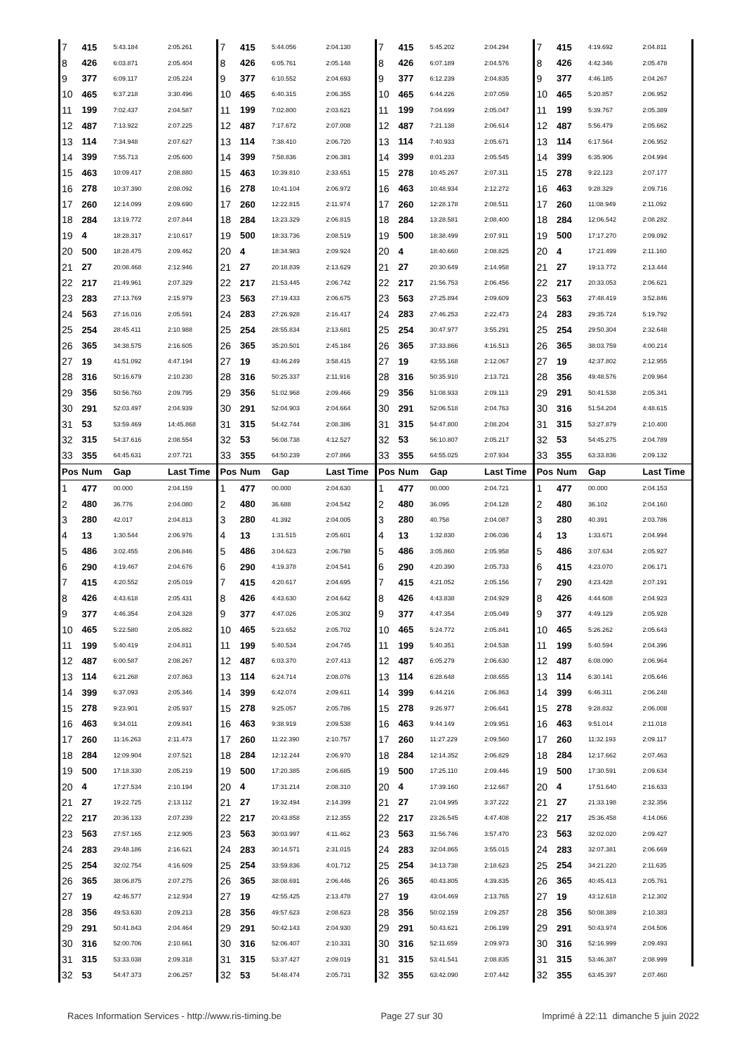| 7 | 415 | 5:43.184 | 2:05.261 | 7 | 415 | 5:44.056 | 2:04.130 | 7 | 415 | 5:45.202 | 2:04.294 | 7 | 415 | 4:19.692 | 2:04.811 |
| 8 | 426 | 6:03.871 | 2:05.404 | 8 | 426 | 6:05.761 | 2:05.148 | 8 | 426 | 6:07.189 | 2:04.576 | 8 | 426 | 4:42.346 | 2:05.478 |
| 9 | 377 | 6:09.117 | 2:05.224 | 9 | 377 | 6:10.552 | 2:04.693 | 9 | 377 | 6:12.239 | 2:04.835 | 9 | 377 | 4:46.185 | 2:04.267 |
| 10 | 465 | 6:37.218 | 3:30.496 | 10 | 465 | 6:40.315 | 2:06.355 | 10 | 465 | 6:44.226 | 2:07.059 | 10 | 465 | 5:20.857 | 2:06.952 |
| 11 | 199 | 7:02.437 | 2:04.587 | 11 | 199 | 7:02.800 | 2:03.621 | 11 | 199 | 7:04.699 | 2:05.047 | 11 | 199 | 5:39.767 | 2:05.389 |
| 12 | 487 | 7:13.922 | 2:07.225 | 12 | 487 | 7:17.672 | 2:07.008 | 12 | 487 | 7:21.138 | 2:06.614 | 12 | 487 | 5:56.479 | 2:05.662 |
| 13 | 114 | 7:34.948 | 2:07.627 | 13 | 114 | 7:38.410 | 2:06.720 | 13 | 114 | 7:40.933 | 2:05.671 | 13 | 114 | 6:17.564 | 2:06.952 |
| 14 | 399 | 7:55.713 | 2:05.600 | 14 | 399 | 7:58.836 | 2:06.381 | 14 | 399 | 8:01.233 | 2:05.545 | 14 | 399 | 6:35.906 | 2:04.994 |
| 15 | 463 | 10:09.417 | 2:08.880 | 15 | 463 | 10:39.810 | 2:33.651 | 15 | 278 | 10:45.267 | 2:07.311 | 15 | 278 | 9:22.123 | 2:07.177 |
| 16 | 278 | 10:37.390 | 2:08.092 | 16 | 278 | 10:41.104 | 2:06.972 | 16 | 463 | 10:48.934 | 2:12.272 | 16 | 463 | 9:28.329 | 2:09.716 |
| 17 | 260 | 12:14.099 | 2:09.690 | 17 | 260 | 12:22.815 | 2:11.974 | 17 | 260 | 12:28.178 | 2:08.511 | 17 | 260 | 11:08.949 | 2:11.092 |
| 18 | 284 | 13:19.772 | 2:07.844 | 18 | 284 | 13:23.329 | 2:06.815 | 18 | 284 | 13:28.581 | 2:08.400 | 18 | 284 | 12:06.542 | 2:08.282 |
| 19 | 4 | 18:28.317 | 2:10.617 | 19 | 500 | 18:33.736 | 2:08.519 | 19 | 500 | 18:38.499 | 2:07.911 | 19 | 500 | 17:17.270 | 2:09.092 |
| 20 | 500 | 18:28.475 | 2:09.462 | 20 | 4 | 18:34.983 | 2:09.924 | 20 | 4 | 18:40.660 | 2:08.825 | 20 | 4 | 17:21.499 | 2:11.160 |
| 21 | 27 | 20:08.468 | 2:12.946 | 21 | 27 | 20:18.839 | 2:13.629 | 21 | 27 | 20:30.649 | 2:14.958 | 21 | 27 | 19:13.772 | 2:13.444 |
| 22 | 217 | 21:49.961 | 2:07.329 | 22 | 217 | 21:53.445 | 2:06.742 | 22 | 217 | 21:56.753 | 2:06.456 | 22 | 217 | 20:33.053 | 2:06.621 |
| 23 | 283 | 27:13.769 | 2:15.979 | 23 | 563 | 27:19.433 | 2:06.675 | 23 | 563 | 27:25.894 | 2:09.609 | 23 | 563 | 27:48.419 | 3:52.846 |
| 24 | 563 | 27:16.016 | 2:05.591 | 24 | 283 | 27:26.928 | 2:16.417 | 24 | 283 | 27:46.253 | 2:22.473 | 24 | 283 | 29:35.724 | 5:19.792 |
| 25 | 254 | 28:45.411 | 2:10.988 | 25 | 254 | 28:55.834 | 2:13.681 | 25 | 254 | 30:47.977 | 3:55.291 | 25 | 254 | 29:50.304 | 2:32.648 |
| 26 | 365 | 34:38.575 | 2:16.605 | 26 | 365 | 35:20.501 | 2:45.184 | 26 | 365 | 37:33.866 | 4:16.513 | 26 | 365 | 38:03.759 | 4:00.214 |
| 27 | 19 | 41:51.092 | 4:47.194 | 27 | 19 | 43:46.249 | 3:58.415 | 27 | 19 | 43:55.168 | 2:12.067 | 27 | 19 | 42:37.802 | 2:12.955 |
| 28 | 316 | 50:16.679 | 2:10.230 | 28 | 316 | 50:25.337 | 2:11.916 | 28 | 316 | 50:35.910 | 2:13.721 | 28 | 356 | 49:48.576 | 2:09.964 |
| 29 | 356 | 50:56.760 | 2:09.795 | 29 | 356 | 51:02.968 | 2:09.466 | 29 | 356 | 51:08.933 | 2:09.113 | 29 | 291 | 50:41.538 | 2:05.341 |
| 30 | 291 | 52:03.497 | 2:04.939 | 30 | 291 | 52:04.903 | 2:04.664 | 30 | 291 | 52:06.518 | 2:04.763 | 30 | 316 | 51:54.204 | 4:48.615 |
| 31 | 53 | 53:59.469 | 14:45.868 | 31 | 315 | 54:42.744 | 2:08.386 | 31 | 315 | 54:47.800 | 2:08.204 | 31 | 315 | 53:27.879 | 2:10.400 |
| 32 | 315 | 54:37.616 | 2:08.554 | 32 | 53 | 56:08.738 | 4:12.527 | 32 | 53 | 56:10.807 | 2:05.217 | 32 | 53 | 54:45.275 | 2:04.789 |
| 33 | 355 | 64:45.631 | 2:07.721 | 33 | 355 | 64:50.239 | 2:07.866 | 33 | 355 | 64:55.025 | 2:07.934 | 33 | 355 | 63:33.836 | 2:09.132 |
| Pos | Num | Gap | Last Time | Pos | Num | Gap | Last Time | Pos | Num | Gap | Last Time | Pos | Num | Gap | Last Time |
| 1 | 477 | 00.000 | 2:04.159 | 1 | 477 | 00.000 | 2:04.630 | 1 | 477 | 00.000 | 2:04.721 | 1 | 477 | 00.000 | 2:04.153 |
| 2 | 480 | 36.776 | 2:04.080 | 2 | 480 | 36.688 | 2:04.542 | 2 | 480 | 36.095 | 2:04.128 | 2 | 480 | 36.102 | 2:04.160 |
| 3 | 280 | 42.017 | 2:04.813 | 3 | 280 | 41.392 | 2:04.005 | 3 | 280 | 40.758 | 2:04.087 | 3 | 280 | 40.391 | 2:03.786 |
| 4 | 13 | 1:30.544 | 2:06.976 | 4 | 13 | 1:31.515 | 2:05.601 | 4 | 13 | 1:32.830 | 2:06.036 | 4 | 13 | 1:33.671 | 2:04.994 |
| 5 | 486 | 3:02.455 | 2:06.846 | 5 | 486 | 3:04.623 | 2:06.798 | 5 | 486 | 3:05.860 | 2:05.958 | 5 | 486 | 3:07.634 | 2:05.927 |
| 6 | 290 | 4:19.467 | 2:04.676 | 6 | 290 | 4:19.378 | 2:04.541 | 6 | 290 | 4:20.390 | 2:05.733 | 6 | 415 | 4:23.070 | 2:06.171 |
| 7 | 415 | 4:20.552 | 2:05.019 | 7 | 415 | 4:20.617 | 2:04.695 | 7 | 415 | 4:21.052 | 2:05.156 | 7 | 290 | 4:23.428 | 2:07.191 |
| 8 | 426 | 4:43.618 | 2:05.431 | 8 | 426 | 4:43.630 | 2:04.642 | 8 | 426 | 4:43.838 | 2:04.929 | 8 | 426 | 4:44.608 | 2:04.923 |
| 9 | 377 | 4:46.354 | 2:04.328 | 9 | 377 | 4:47.026 | 2:05.302 | 9 | 377 | 4:47.354 | 2:05.049 | 9 | 377 | 4:49.129 | 2:05.928 |
| 10 | 465 | 5:22.580 | 2:05.882 | 10 | 465 | 5:23.652 | 2:05.702 | 10 | 465 | 5:24.772 | 2:05.841 | 10 | 465 | 5:26.262 | 2:05.643 |
| 11 | 199 | 5:40.419 | 2:04.811 | 11 | 199 | 5:40.534 | 2:04.745 | 11 | 199 | 5:40.351 | 2:04.538 | 11 | 199 | 5:40.594 | 2:04.396 |
| 12 | 487 | 6:00.587 | 2:08.267 | 12 | 487 | 6:03.370 | 2:07.413 | 12 | 487 | 6:05.279 | 2:06.630 | 12 | 487 | 6:08.090 | 2:06.964 |
| 13 | 114 | 6:21.268 | 2:07.863 | 13 | 114 | 6:24.714 | 2:08.076 | 13 | 114 | 6:28.648 | 2:08.655 | 13 | 114 | 6:30.141 | 2:05.646 |
| 14 | 399 | 6:37.093 | 2:05.346 | 14 | 399 | 6:42.074 | 2:09.611 | 14 | 399 | 6:44.216 | 2:06.863 | 14 | 399 | 6:46.311 | 2:06.248 |
| 15 | 278 | 9:23.901 | 2:05.937 | 15 | 278 | 9:25.057 | 2:05.786 | 15 | 278 | 9:26.977 | 2:06.641 | 15 | 278 | 9:28.832 | 2:06.008 |
| 16 | 463 | 9:34.011 | 2:09.841 | 16 | 463 | 9:38.919 | 2:09.538 | 16 | 463 | 9:44.149 | 2:09.951 | 16 | 463 | 9:51.014 | 2:11.018 |
| 17 | 260 | 11:16.263 | 2:11.473 | 17 | 260 | 11:22.390 | 2:10.757 | 17 | 260 | 11:27.229 | 2:09.560 | 17 | 260 | 11:32.193 | 2:09.117 |
| 18 | 284 | 12:09.904 | 2:07.521 | 18 | 284 | 12:12.244 | 2:06.970 | 18 | 284 | 12:14.352 | 2:06.829 | 18 | 284 | 12:17.662 | 2:07.463 |
| 19 | 500 | 17:18.330 | 2:05.219 | 19 | 500 | 17:20.385 | 2:06.685 | 19 | 500 | 17:25.110 | 2:09.446 | 19 | 500 | 17:30.591 | 2:09.634 |
| 20 | 4 | 17:27.534 | 2:10.194 | 20 | 4 | 17:31.214 | 2:08.310 | 20 | 4 | 17:39.160 | 2:12.667 | 20 | 4 | 17:51.640 | 2:16.633 |
| 21 | 27 | 19:22.725 | 2:13.112 | 21 | 27 | 19:32.494 | 2:14.399 | 21 | 27 | 21:04.995 | 3:37.222 | 21 | 27 | 21:33.198 | 2:32.356 |
| 22 | 217 | 20:36.133 | 2:07.239 | 22 | 217 | 20:43.858 | 2:12.355 | 22 | 217 | 23:26.545 | 4:47.408 | 22 | 217 | 25:36.458 | 4:14.066 |
| 23 | 563 | 27:57.165 | 2:12.905 | 23 | 563 | 30:03.997 | 4:11.462 | 23 | 563 | 31:56.746 | 3:57.470 | 23 | 563 | 32:02.020 | 2:09.427 |
| 24 | 283 | 29:48.186 | 2:16.621 | 24 | 283 | 30:14.571 | 2:31.015 | 24 | 283 | 32:04.865 | 3:55.015 | 24 | 283 | 32:07.381 | 2:06.669 |
| 25 | 254 | 32:02.754 | 4:16.609 | 25 | 254 | 33:59.836 | 4:01.712 | 25 | 254 | 34:13.738 | 2:18.623 | 25 | 254 | 34:21.220 | 2:11.635 |
| 26 | 365 | 38:06.875 | 2:07.275 | 26 | 365 | 38:08.691 | 2:06.446 | 26 | 365 | 40:43.805 | 4:39.835 | 26 | 365 | 40:45.413 | 2:05.761 |
| 27 | 19 | 42:46.577 | 2:12.934 | 27 | 19 | 42:55.425 | 2:13.478 | 27 | 19 | 43:04.469 | 2:13.765 | 27 | 19 | 43:12.618 | 2:12.302 |
| 28 | 356 | 49:53.630 | 2:09.213 | 28 | 356 | 49:57.623 | 2:08.623 | 28 | 356 | 50:02.159 | 2:09.257 | 28 | 356 | 50:08.389 | 2:10.383 |
| 29 | 291 | 50:41.843 | 2:04.464 | 29 | 291 | 50:42.143 | 2:04.930 | 29 | 291 | 50:43.621 | 2:06.199 | 29 | 291 | 50:43.974 | 2:04.506 |
| 30 | 316 | 52:00.706 | 2:10.661 | 30 | 316 | 52:06.407 | 2:10.331 | 30 | 316 | 52:11.659 | 2:09.973 | 30 | 316 | 52:16.999 | 2:09.493 |
| 31 | 315 | 53:33.038 | 2:09.318 | 31 | 315 | 53:37.427 | 2:09.019 | 31 | 315 | 53:41.541 | 2:08.835 | 31 | 315 | 53:46.387 | 2:08.999 |
| 32 | 53 | 54:47.373 | 2:06.257 | 32 | 53 | 54:48.474 | 2:05.731 | 32 | 355 | 63:42.090 | 2:07.442 | 32 | 355 | 63:45.397 | 2:07.460 |
Races Information Services - http://www.ris-timing.be Page 27 sur 30 Imprimé à 22:11 dimanche 5 juin 2022